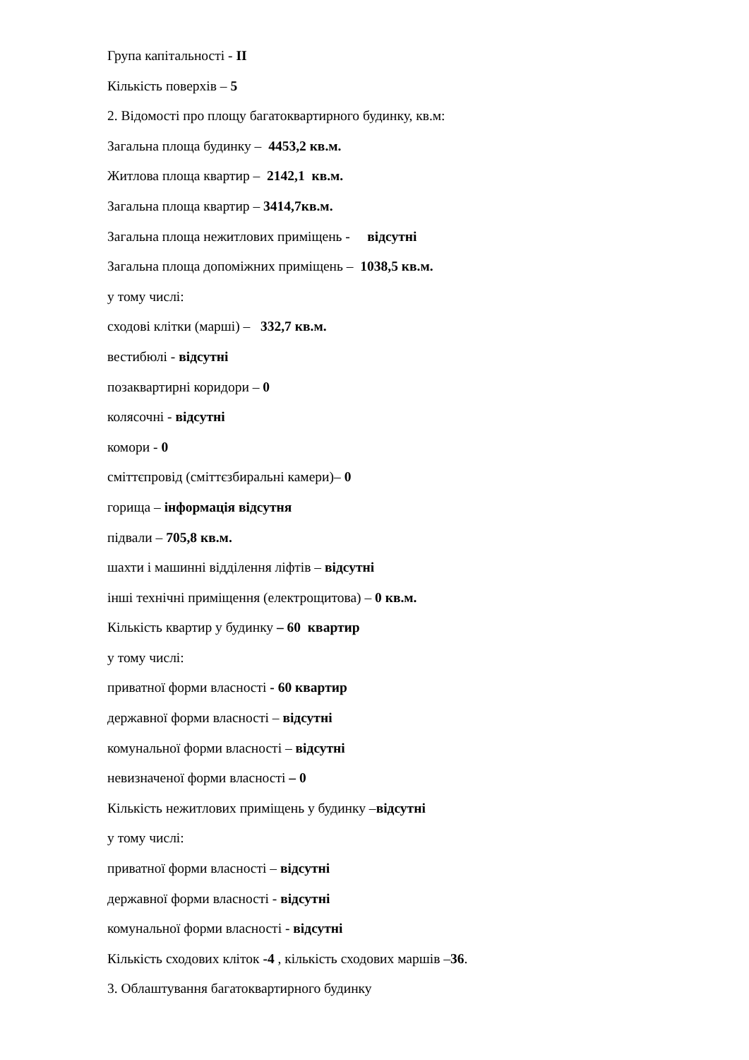Група капітальності - II
Кількість поверхів – 5
2. Відомості про площу багатоквартирного будинку, кв.м:
Загальна площа будинку – 4453,2 кв.м.
Житлова площа квартир – 2142,1 кв.м.
Загальна площа квартир – 3414,7кв.м.
Загальна площа нежитлових приміщень - відсутні
Загальна площа допоміжних приміщень – 1038,5 кв.м.
у тому числі:
сходові клітки (марші) – 332,7 кв.м.
вестибюлі - відсутні
позаквартирні коридори – 0
колясочні - відсутні
комори - 0
сміттєпровід (сміттєзбиральні камери)– 0
горища – інформація відсутня
підвали – 705,8 кв.м.
шахти і машинні відділення ліфтів – відсутні
інші технічні приміщення (електрощитова) – 0 кв.м.
Кількість квартир у будинку – 60 квартир
у тому числі:
приватної форми власності - 60 квартир
державної форми власності – відсутні
комунальної форми власності – відсутні
невизначеної форми власності – 0
Кількість нежитлових приміщень у будинку –відсутні
у тому числі:
приватної форми власності – відсутні
державної форми власності - відсутні
комунальної форми власності - відсутні
Кількість сходових кліток -4 , кількість сходових маршів –36.
3. Облаштування багатоквартирного будинку